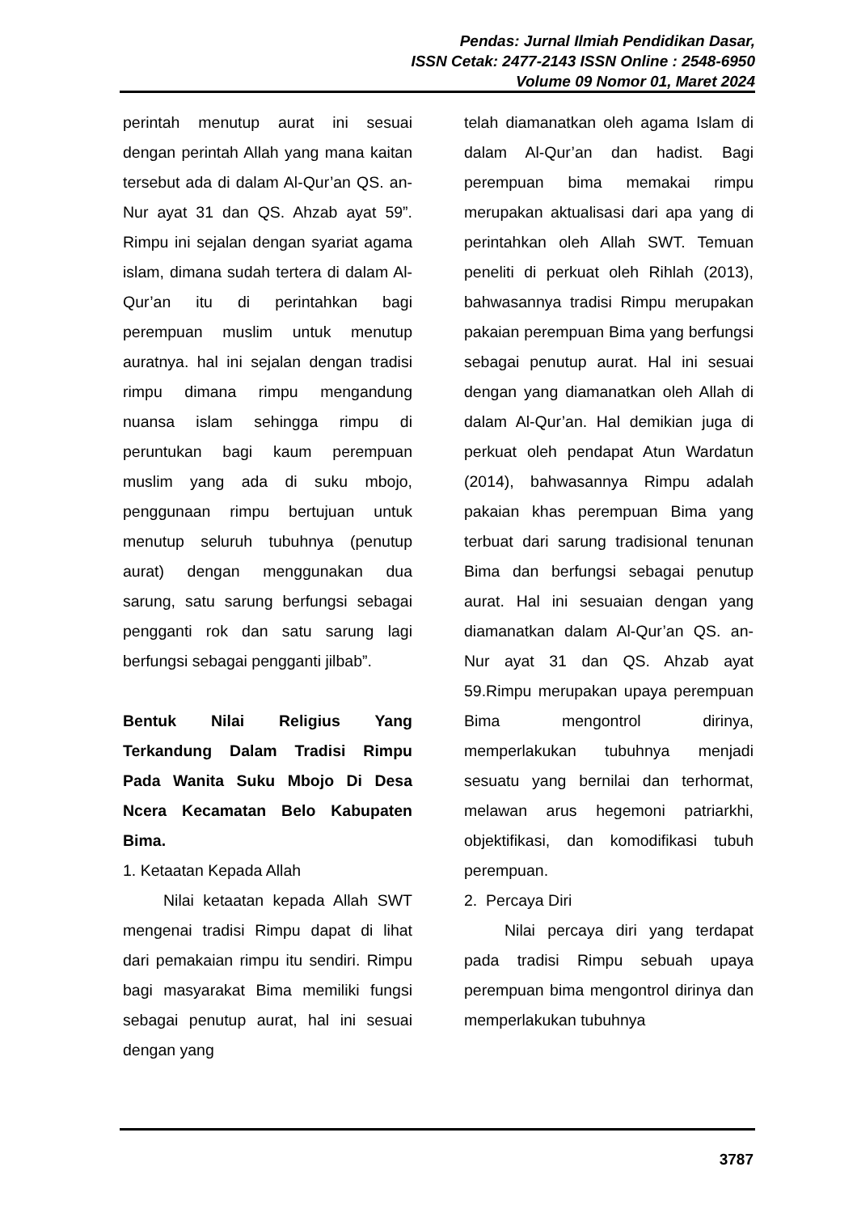Pendas: Jurnal Ilmiah Pendidikan Dasar,
ISSN Cetak: 2477-2143 ISSN Online : 2548-6950
Volume 09 Nomor 01, Maret 2024
perintah menutup aurat ini sesuai dengan perintah Allah yang mana kaitan tersebut ada di dalam Al-Qur’an QS. an-Nur ayat 31 dan QS. Ahzab ayat 59”. Rimpu ini sejalan dengan syariat agama islam, dimana sudah tertera di dalam Al-Qur’an itu di perintahkan bagi perempuan muslim untuk menutup auratnya. hal ini sejalan dengan tradisi rimpu dimana rimpu mengandung nuansa islam sehingga rimpu di peruntukan bagi kaum perempuan muslim yang ada di suku mbojo, penggunaan rimpu bertujuan untuk menutup seluruh tubuhnya (penutup aurat) dengan menggunakan dua sarung, satu sarung berfungsi sebagai pengganti rok dan satu sarung lagi berfungsi sebagai pengganti jilbab”.
Bentuk Nilai Religius Yang Terkandung Dalam Tradisi Rimpu Pada Wanita Suku Mbojo Di Desa Ncera Kecamatan Belo Kabupaten Bima.
1. Ketaatan Kepada Allah
Nilai ketaatan kepada Allah SWT mengenai tradisi Rimpu dapat di lihat dari pemakaian rimpu itu sendiri. Rimpu bagi masyarakat Bima memiliki fungsi sebagai penutup aurat, hal ini sesuai dengan yang
telah diamanatkan oleh agama Islam di dalam Al-Qur’an dan hadist. Bagi perempuan bima memakai rimpu merupakan aktualisasi dari apa yang di perintahkan oleh Allah SWT. Temuan peneliti di perkuat oleh Rihlah (2013), bahwasannya tradisi Rimpu merupakan pakaian perempuan Bima yang berfungsi sebagai penutup aurat. Hal ini sesuai dengan yang diamanatkan oleh Allah di dalam Al-Qur’an. Hal demikian juga di perkuat oleh pendapat Atun Wardatun (2014), bahwasannya Rimpu adalah pakaian khas perempuan Bima yang terbuat dari sarung tradisional tenunan Bima dan berfungsi sebagai penutup aurat. Hal ini sesuaian dengan yang diamanatkan dalam Al-Qur’an QS. an-Nur ayat 31 dan QS. Ahzab ayat 59.Rimpu merupakan upaya perempuan Bima mengontrol dirinya, memperlakukan tubuhnya menjadi sesuatu yang bernilai dan terhormat, melawan arus hegemoni patriarkhi, objektifikasi, dan komodifikasi tubuh perempuan.
2. Percaya Diri
Nilai percaya diri yang terdapat pada tradisi Rimpu sebuah upaya perempuan bima mengontrol dirinya dan memperlakukan tubuhnya
3787